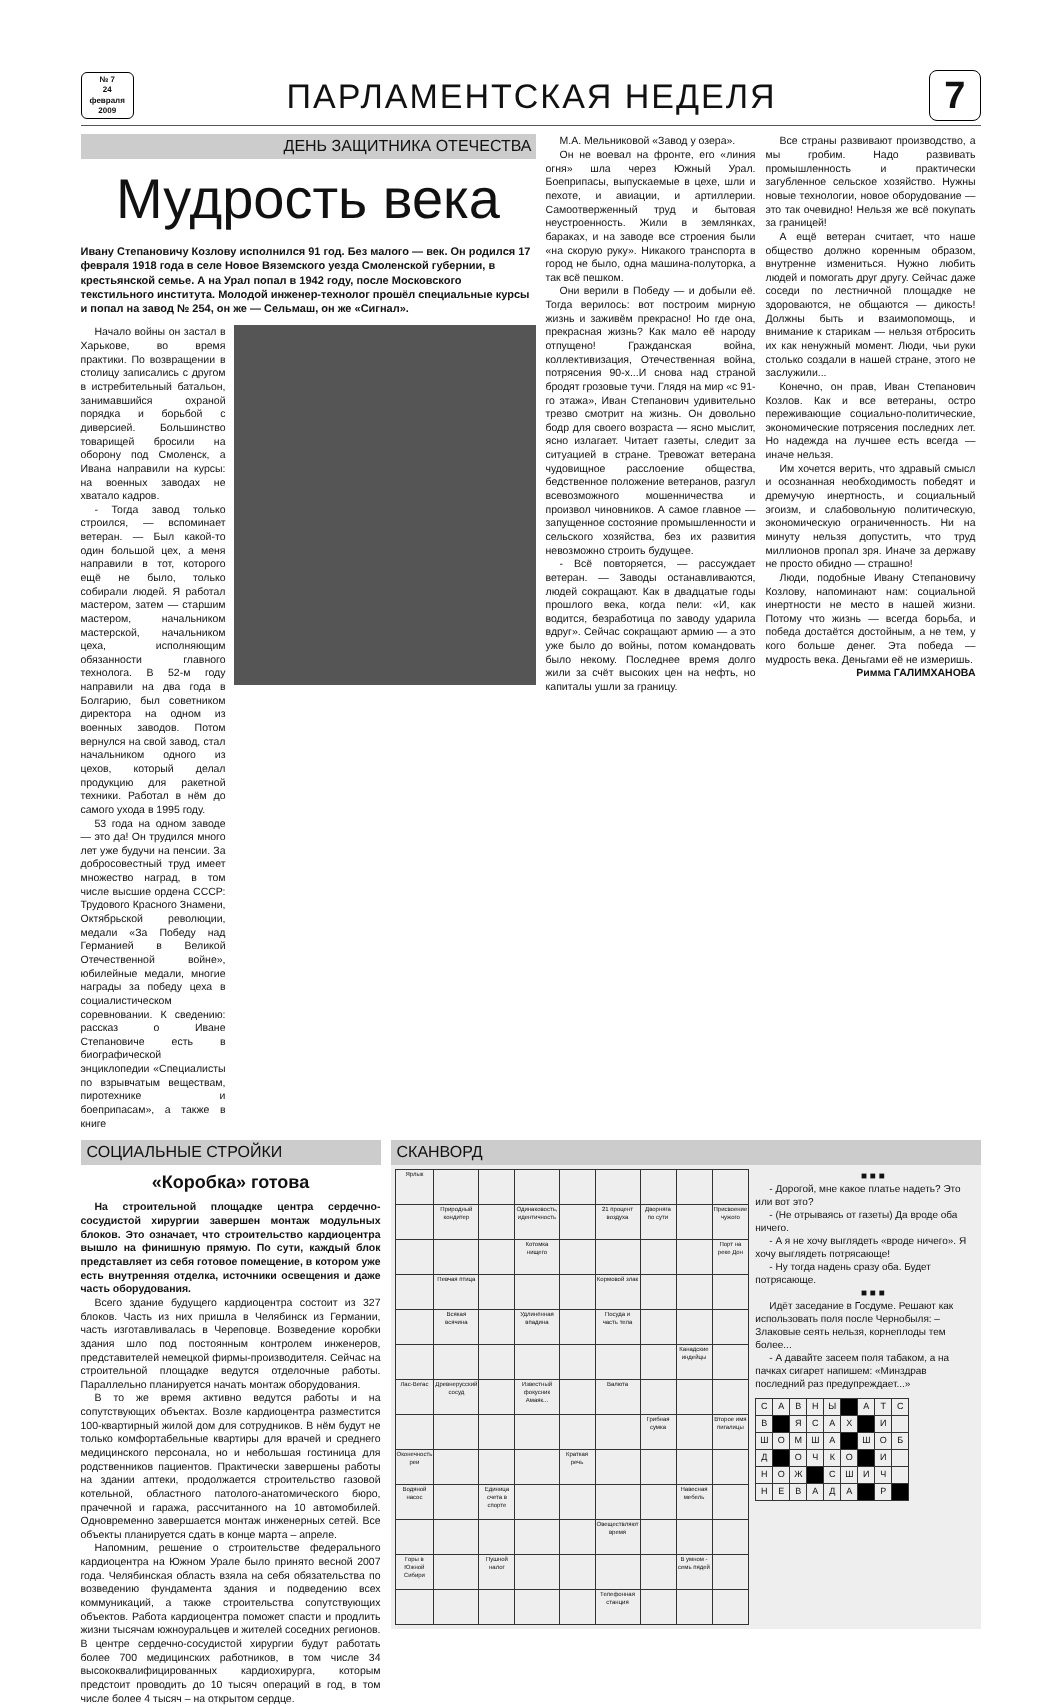№ 7
24
февраля
2009
ПАРЛАМЕНТСКАЯ НЕДЕЛЯ 7
ДЕНЬ ЗАЩИТНИКА ОТЕЧЕСТВА
Мудрость века
Ивану Степановичу Козлову исполнился 91 год. Без малого — век. Он родился 17 февраля 1918 года в селе Новое Вяземского уезда Смоленской губернии, в крестьянской семье. А на Урал попал в 1942 году, после Московского текстильного института. Молодой инженер-технолог прошёл специальные курсы и попал на завод № 254, он же — Сельмаш, он же «Сигнал».
Начало войны он застал в Харькове, во время практики. По возвращении в столицу записались с другом в истребительный батальон, занимавшийся охраной порядка и борьбой с диверсией. Большинство товарищей бросили на оборону под Смоленск, а Ивана направили на курсы: на военных заводах не хватало кадров.
- Тогда завод только строился, — вспоминает ветеран. — Был какой-то один большой цех, а меня направили в тот, которого ещё не было, только собирали людей. Я работал мастером, затем — старшим мастером, начальником мастерской, начальником цеха, исполняющим обязанности главного технолога. В 52-м году направили на два года в Болгарию, был советником директора на одном из военных заводов. Потом вернулся на свой завод, стал начальником одного из цехов, который делал продукцию для ракетной техники. Работал в нём до самого ухода в 1995 году.
53 года на одном заводе — это да! Он трудился много лет уже будучи на пенсии. За добросовестный труд имеет множество наград, в том числе высшие ордена СССР: Трудового Красного Знамени, Октябрьской революции, медали «За Победу над Германией в Великой Отечественной войне», юбилейные медали, многие награды за победу цеха в социалистическом соревновании. К сведению: рассказ о Иване Степановиче есть в биографической энциклопедии «Специалисты по взрывчатым веществам, пиротехнике и боеприпасам», а также в книге
М.А. Мельниковой «Завод у озера».
Он не воевал на фронте, его «линия огня» шла через Южный Урал. Боеприпасы, выпускаемые в цехе, шли и пехоте, и авиации, и артиллерии. Самоотверженный труд и бытовая неустроенность. Жили в землянках, бараках, и на заводе все строения были «на скорую руку». Никакого транспорта в город не было, одна машина-полуторка, а так всё пешком.
Они верили в Победу — и добыли её. Тогда верилось: вот построим мирную жизнь и заживём прекрасно! Но где она, прекрасная жизнь? Как мало её народу отпущено! Гражданская война, коллективизация, Отечественная война, потрясения 90-х...И снова над страной бродят грозовые тучи. Глядя на мир «с 91-го этажа», Иван Степанович удивительно трезво смотрит на жизнь. Он довольно бодр для своего возраста — ясно мыслит, ясно излагает. Читает газеты, следит за ситуацией в стране. Тревожат ветерана чудовищное расслоение общества, бедственное положение ветеранов, разгул всевозможного мошенничества и произвол чиновников. А самое главное — запущенное состояние промышленности и сельского хозяйства, без их развития невозможно строить будущее.
- Всё повторяется, — рассуждает ветеран. — Заводы останавливаются, людей сокращают. Как в двадцатые годы прошлого века, когда пели: «И, как водится, безработица по заводу ударила вдруг». Сейчас сокращают армию — а это уже было до войны, потом командовать было некому. Последнее время долго жили за счёт высоких цен на нефть, но капиталы ушли за границу.
Все страны развивают производство, а мы гробим. Надо развивать промышленность и практически загубленное сельское хозяйство. Нужны новые технологии, новое оборудование — это так очевидно! Нельзя же всё покупать за границей!
А ещё ветеран считает, что наше общество должно коренным образом, внутренне измениться. Нужно любить людей и помогать друг другу. Сейчас даже соседи по лестничной площадке не здороваются, не общаются — дикость! Должны быть и взаимопомощь, и внимание к старикам — нельзя отбросить их как ненужный момент. Люди, чьи руки столько создали в нашей стране, этого не заслужили...
Конечно, он прав, Иван Степанович Козлов. Как и все ветераны, остро переживающие социально-политические, экономические потрясения последних лет. Но надежда на лучшее есть всегда — иначе нельзя.
Им хочется верить, что здравый смысл и осознанная необходимость победят и дремучую инертность, и социальный эгоизм, и слабовольную политическую, экономическую ограниченность. Ни на минуту нельзя допустить, что труд миллионов пропал зря. Иначе за державу не просто обидно — страшно!
Люди, подобные Ивану Степановичу Козлову, напоминают нам: социальной инертности не место в нашей жизни. Потому что жизнь — всегда борьба, и победа достаётся достойным, а не тем, у кого больше денег. Эта победа — мудрость века. Деньгами её не измеришь.
Римма ГАЛИМХАНОВА
СОЦИАЛЬНЫЕ СТРОЙКИ
«Коробка» готова
На строительной площадке центра сердечно-сосудистой хирургии завершен монтаж модульных блоков. Это означает, что строительство кардиоцентра вышло на финишную прямую. По сути, каждый блок представляет из себя готовое помещение, в котором уже есть внутренняя отделка, источники освещения и даже часть оборудования.
Всего здание будущего кардиоцентра состоит из 327 блоков. Часть из них пришла в Челябинск из Германии, часть изготавливалась в Череповце. Возведение коробки здания шло под постоянным контролем инженеров, представителей немецкой фирмы-производителя. Сейчас на строительной площадке ведутся отделочные работы. Параллельно планируется начать монтаж оборудования.
В то же время активно ведутся работы и на сопутствующих объектах. Возле кардиоцентра разместится 100-квартирный жилой дом для сотрудников. В нём будут не только комфортабельные квартиры для врачей и среднего медицинского персонала, но и небольшая гостиница для родственников пациентов. Практически завершены работы на здании аптеки, продолжается строительство газовой котельной, областного патолого-анатомического бюро, прачечной и гаража, рассчитанного на 10 автомобилей. Одновременно завершается монтаж инженерных сетей. Все объекты планируется сдать в конце марта – апреле.
Напомним, решение о строительстве федерального кардиоцентра на Южном Урале было принято весной 2007 года. Челябинская область взяла на себя обязательства по возведению фундамента здания и подведению всех коммуникаций, а также строительства сопутствующих объектов. Работа кардиоцентра поможет спасти и продлить жизни тысячам южноуральцев и жителей соседних регионов. В центре сердечно-сосудистой хирургии будут работать более 700 медицинских работников, в том числе 34 высококвалифицированных кардиохирурга, которым предстоит проводить до 10 тысяч операций в год, в том числе более 4 тысяч – на открытом сердце.
СКАНВОРД
| Ярлык | | | | | | | | |
| | Природный кондитер | | Одинаковость, идентичность | | 21 процент воздуха | Дворняга по сути | | Присвоение чужого |
| | | | Котомка нищего | | | | | Порт на реке Дон |
| | Певчая птица | | | | Кормовой злак | | | |
| | Всякая всячина | | Удлинённая впадина | | Посуда и часть тела | | | |
| | | | | | | | Канадские индейцы | |
| Лас-Вегас | Древнерусский сосуд | | Известный фокусник Амаяк... | | Валюта | | | |
| | | | | | | Грибная сумка | | Второе имя пигалицы |
| Оконечность реи | | | | Краткая речь | | | | |
| Водяной насос | | Единица счета в спорте | | | | | Навесная мебель | |
| | | | | | Овеществляют время | | | |
| Горы в Южной Сибири | | Пушной налог | | | | | В умном - семь пядей | |
| | | | | | Телефонная станция | | | |
■ ■ ■
- Дорогой, мне какое платье надеть? Это или вот это?
- (Не отрываясь от газеты) Да вроде оба ничего.
- А я не хочу выглядеть «вроде ничего». Я хочу выглядеть потрясающе!
- Ну тогда надень сразу оба. Будет потрясающе.
■ ■ ■
Идёт заседание в Госдуме. Решают как использовать поля после Чернобыля: – Злаковые сеять нельзя, корнеплоды тем более...
- А давайте засеем поля табаком, а на пачках сигарет напишем: «Минздрав последний раз предупреждает...»
| С | А | В | Н | Ы | | А | Т | С |
| В | | Я | С | А | Х | | И | |
| Ш | О | М | Ш | А | | Ш | О | Б |
| Д | | О | Ч | К | О | | И | |
| Н | О | Ж | | С | Ш | И | Ч | |
| Н | Е | В | А | Д | А | | Р | |